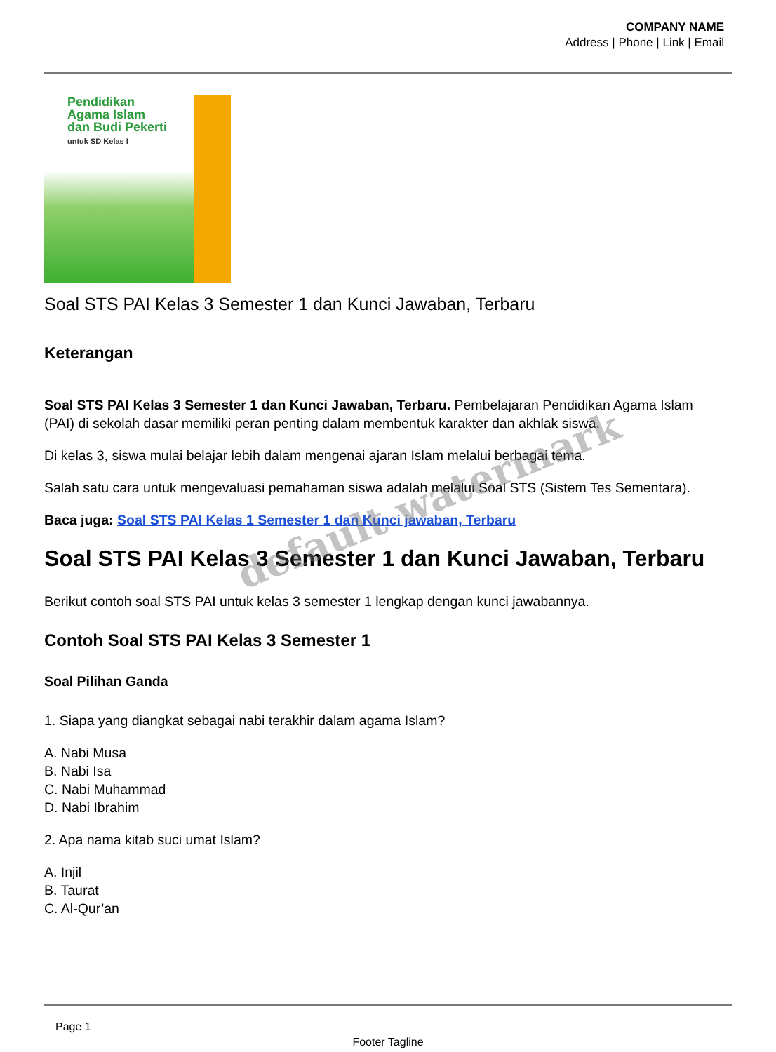COMPANY NAME
Address | Phone | Link | Email
Pendidikan
Agama Islam
dan Budi Pekerti
untuk SD Kelas I
Soal STS PAI Kelas 3 Semester 1 dan Kunci Jawaban, Terbaru
Keterangan
Soal STS PAI Kelas 3 Semester 1 dan Kunci Jawaban, Terbaru. Pembelajaran Pendidikan Agama Islam (PAI) di sekolah dasar memiliki peran penting dalam membentuk karakter dan akhlak siswa.
Di kelas 3, siswa mulai belajar lebih dalam mengenai ajaran Islam melalui berbagai tema.
Salah satu cara untuk mengevaluasi pemahaman siswa adalah melalui Soal STS (Sistem Tes Sementara).
Baca juga: Soal STS PAI Kelas 1 Semester 1 dan Kunci jawaban, Terbaru
Soal STS PAI Kelas 3 Semester 1 dan Kunci Jawaban, Terbaru
Berikut contoh soal STS PAI untuk kelas 3 semester 1 lengkap dengan kunci jawabannya.
Contoh Soal STS PAI Kelas 3 Semester 1
Soal Pilihan Ganda
1. Siapa yang diangkat sebagai nabi terakhir dalam agama Islam?
A. Nabi Musa
B. Nabi Isa
C. Nabi Muhammad
D. Nabi Ibrahim
2. Apa nama kitab suci umat Islam?
A. Injil
B. Taurat
C. Al-Qur’an
Page 1
Footer Tagline
default watermark